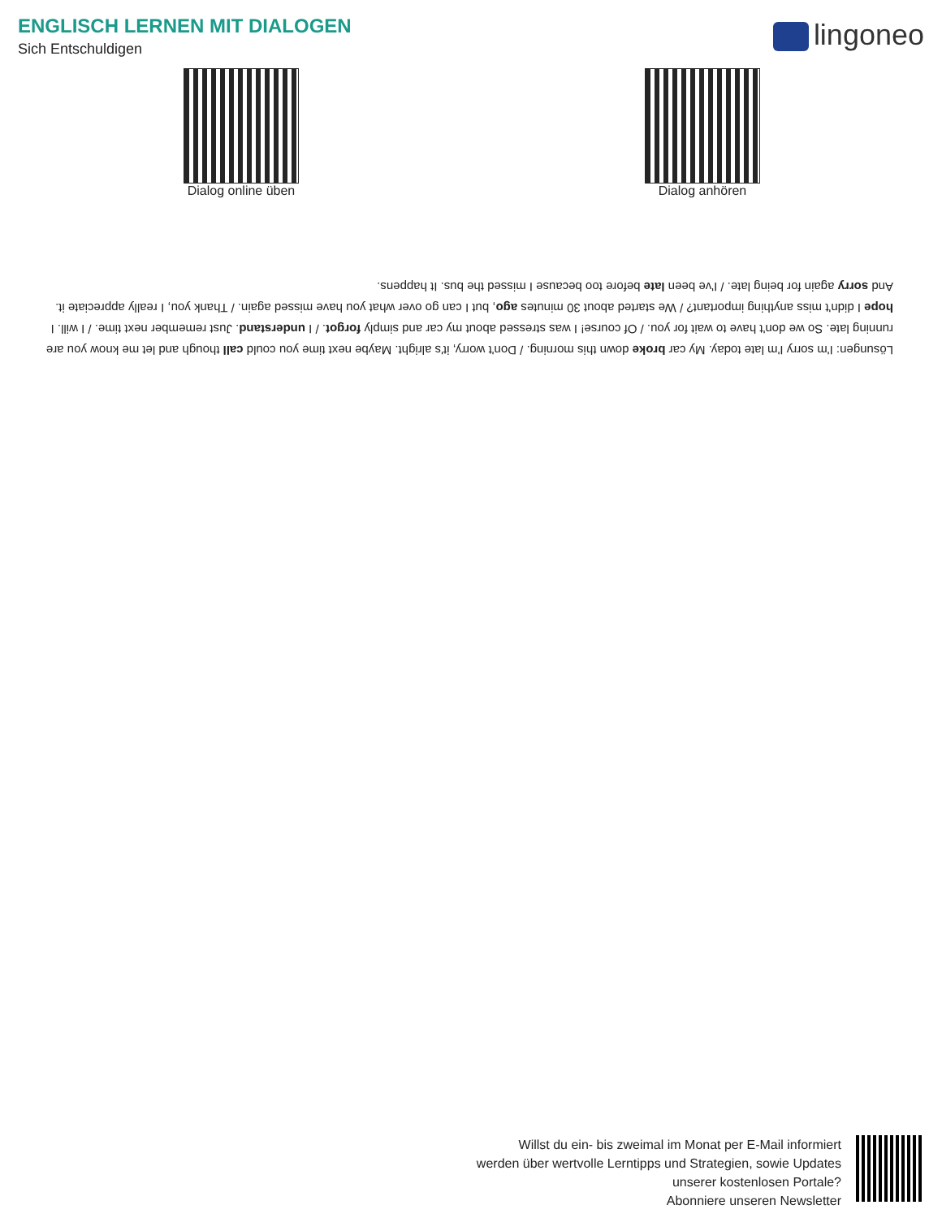ENGLISCH LERNEN MIT DIALOGEN
Sich Entschuldigen
lingoneo
Dialog online üben
Dialog anhören
Lösungen: I'm sorry I'm late today. My car broke down this morning. / Don't worry, it's alright. Maybe next time you could call though and let me know you are running late. So we don't have to wait for you. / Of course! I was stressed about my car and simply forgot. / I understand. Just remember next time. / I will. I hope I didn't miss anything important? / We started about 30 minutes ago, but I can go over what you have missed again. / Thank you, I really appreciate it. And sorry again for being late. / I've been late before too because I missed the bus. It happens.
Willst du ein- bis zweimal im Monat per E-Mail informiert
werden über wertvolle Lerntipps und Strategien, sowie Updates
unserer kostenlosen Portale?
Abonniere unseren Newsletter